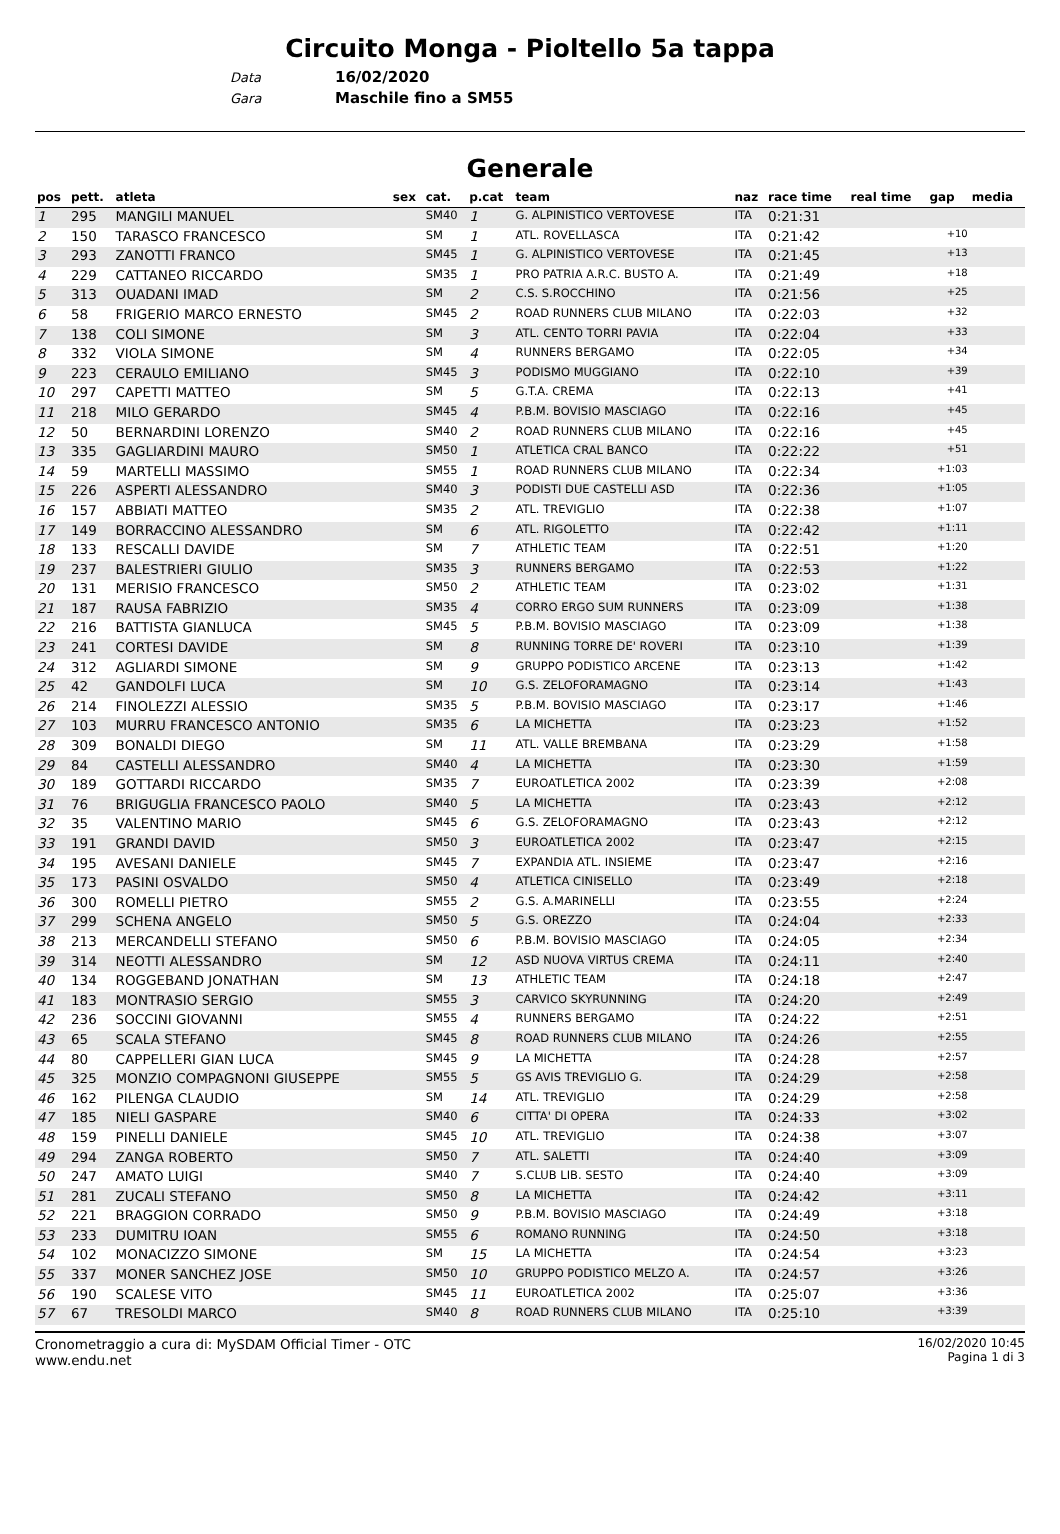Circuito Monga - Pioltello 5a tappa
Data 16/02/2020
Gara Maschile fino a SM55
Generale
| pos | pett. | atleta | sex | cat. | p.cat | team | naz | race time | real time | gap | media |
| --- | --- | --- | --- | --- | --- | --- | --- | --- | --- | --- | --- |
| 1 | 295 | MANGILI MANUEL | | SM40 | 1 | G. ALPINISTICO VERTOVESE | ITA | 0:21:31 | | | |
| 2 | 150 | TARASCO FRANCESCO | | SM | 1 | ATL. ROVELLASCA | ITA | 0:21:42 | | +10 | |
| 3 | 293 | ZANOTTI FRANCO | | SM45 | 1 | G. ALPINISTICO VERTOVESE | ITA | 0:21:45 | | +13 | |
| 4 | 229 | CATTANEO RICCARDO | | SM35 | 1 | PRO PATRIA A.R.C. BUSTO A. | ITA | 0:21:49 | | +18 | |
| 5 | 313 | OUADANI IMAD | | SM | 2 | C.S. S.ROCCHINO | ITA | 0:21:56 | | +25 | |
| 6 | 58 | FRIGERIO MARCO ERNESTO | | SM45 | 2 | ROAD RUNNERS CLUB MILANO | ITA | 0:22:03 | | +32 | |
| 7 | 138 | COLI SIMONE | | SM | 3 | ATL. CENTO TORRI PAVIA | ITA | 0:22:04 | | +33 | |
| 8 | 332 | VIOLA SIMONE | | SM | 4 | RUNNERS BERGAMO | ITA | 0:22:05 | | +34 | |
| 9 | 223 | CERAULO EMILIANO | | SM45 | 3 | PODISMO MUGGIANO | ITA | 0:22:10 | | +39 | |
| 10 | 297 | CAPETTI MATTEO | | SM | 5 | G.T.A. CREMA | ITA | 0:22:13 | | +41 | |
| 11 | 218 | MILO GERARDO | | SM45 | 4 | P.B.M. BOVISIO MASCIAGO | ITA | 0:22:16 | | +45 | |
| 12 | 50 | BERNARDINI LORENZO | | SM40 | 2 | ROAD RUNNERS CLUB MILANO | ITA | 0:22:16 | | +45 | |
| 13 | 335 | GAGLIARDINI MAURO | | SM50 | 1 | ATLETICA CRAL BANCO | ITA | 0:22:22 | | +51 | |
| 14 | 59 | MARTELLI MASSIMO | | SM55 | 1 | ROAD RUNNERS CLUB MILANO | ITA | 0:22:34 | | +1:03 | |
| 15 | 226 | ASPERTI ALESSANDRO | | SM40 | 3 | PODISTI DUE CASTELLI ASD | ITA | 0:22:36 | | +1:05 | |
| 16 | 157 | ABBIATI MATTEO | | SM35 | 2 | ATL. TREVIGLIO | ITA | 0:22:38 | | +1:07 | |
| 17 | 149 | BORRACCINO ALESSANDRO | | SM | 6 | ATL. RIGOLETTO | ITA | 0:22:42 | | +1:11 | |
| 18 | 133 | RESCALLI DAVIDE | | SM | 7 | ATHLETIC TEAM | ITA | 0:22:51 | | +1:20 | |
| 19 | 237 | BALESTRIERI GIULIO | | SM35 | 3 | RUNNERS BERGAMO | ITA | 0:22:53 | | +1:22 | |
| 20 | 131 | MERISIO FRANCESCO | | SM50 | 2 | ATHLETIC TEAM | ITA | 0:23:02 | | +1:31 | |
| 21 | 187 | RAUSA FABRIZIO | | SM35 | 4 | CORRO ERGO SUM RUNNERS | ITA | 0:23:09 | | +1:38 | |
| 22 | 216 | BATTISTA GIANLUCA | | SM45 | 5 | P.B.M. BOVISIO MASCIAGO | ITA | 0:23:09 | | +1:38 | |
| 23 | 241 | CORTESI DAVIDE | | SM | 8 | RUNNING TORRE DE' ROVERI | ITA | 0:23:10 | | +1:39 | |
| 24 | 312 | AGLIARDI SIMONE | | SM | 9 | GRUPPO PODISTICO ARCENE | ITA | 0:23:13 | | +1:42 | |
| 25 | 42 | GANDOLFI LUCA | | SM | 10 | G.S. ZELOFORAMAGNO | ITA | 0:23:14 | | +1:43 | |
| 26 | 214 | FINOLEZZI ALESSIO | | SM35 | 5 | P.B.M. BOVISIO MASCIAGO | ITA | 0:23:17 | | +1:46 | |
| 27 | 103 | MURRU FRANCESCO ANTONIO | | SM35 | 6 | LA MICHETTA | ITA | 0:23:23 | | +1:52 | |
| 28 | 309 | BONALDI DIEGO | | SM | 11 | ATL. VALLE BREMBANA | ITA | 0:23:29 | | +1:58 | |
| 29 | 84 | CASTELLI ALESSANDRO | | SM40 | 4 | LA MICHETTA | ITA | 0:23:30 | | +1:59 | |
| 30 | 189 | GOTTARDI RICCARDO | | SM35 | 7 | EUROATLETICA 2002 | ITA | 0:23:39 | | +2:08 | |
| 31 | 76 | BRIGUGLIA FRANCESCO PAOLO | | SM40 | 5 | LA MICHETTA | ITA | 0:23:43 | | +2:12 | |
| 32 | 35 | VALENTINO MARIO | | SM45 | 6 | G.S. ZELOFORAMAGNO | ITA | 0:23:43 | | +2:12 | |
| 33 | 191 | GRANDI DAVID | | SM50 | 3 | EUROATLETICA 2002 | ITA | 0:23:47 | | +2:15 | |
| 34 | 195 | AVESANI DANIELE | | SM45 | 7 | EXPANDIA ATL. INSIEME | ITA | 0:23:47 | | +2:16 | |
| 35 | 173 | PASINI OSVALDO | | SM50 | 4 | ATLETICA CINISELLO | ITA | 0:23:49 | | +2:18 | |
| 36 | 300 | ROMELLI PIETRO | | SM55 | 2 | G.S. A.MARINELLI | ITA | 0:23:55 | | +2:24 | |
| 37 | 299 | SCHENA ANGELO | | SM50 | 5 | G.S. OREZZO | ITA | 0:24:04 | | +2:33 | |
| 38 | 213 | MERCANDELLI STEFANO | | SM50 | 6 | P.B.M. BOVISIO MASCIAGO | ITA | 0:24:05 | | +2:34 | |
| 39 | 314 | NEOTTI ALESSANDRO | | SM | 12 | ASD NUOVA VIRTUS CREMA | ITA | 0:24:11 | | +2:40 | |
| 40 | 134 | ROGGEBAND JONATHAN | | SM | 13 | ATHLETIC TEAM | ITA | 0:24:18 | | +2:47 | |
| 41 | 183 | MONTRASIO SERGIO | | SM55 | 3 | CARVICO SKYRUNNING | ITA | 0:24:20 | | +2:49 | |
| 42 | 236 | SOCCINI GIOVANNI | | SM55 | 4 | RUNNERS BERGAMO | ITA | 0:24:22 | | +2:51 | |
| 43 | 65 | SCALA STEFANO | | SM45 | 8 | ROAD RUNNERS CLUB MILANO | ITA | 0:24:26 | | +2:55 | |
| 44 | 80 | CAPPELLERI GIAN LUCA | | SM45 | 9 | LA MICHETTA | ITA | 0:24:28 | | +2:57 | |
| 45 | 325 | MONZIO COMPAGNONI GIUSEPPE | | SM55 | 5 | GS AVIS TREVIGLIO G. | ITA | 0:24:29 | | +2:58 | |
| 46 | 162 | PILENGA CLAUDIO | | SM | 14 | ATL. TREVIGLIO | ITA | 0:24:29 | | +2:58 | |
| 47 | 185 | NIELI GASPARE | | SM40 | 6 | CITTA' DI OPERA | ITA | 0:24:33 | | +3:02 | |
| 48 | 159 | PINELLI DANIELE | | SM45 | 10 | ATL. TREVIGLIO | ITA | 0:24:38 | | +3:07 | |
| 49 | 294 | ZANGA ROBERTO | | SM50 | 7 | ATL. SALETTI | ITA | 0:24:40 | | +3:09 | |
| 50 | 247 | AMATO LUIGI | | SM40 | 7 | S.CLUB LIB. SESTO | ITA | 0:24:40 | | +3:09 | |
| 51 | 281 | ZUCALI STEFANO | | SM50 | 8 | LA MICHETTA | ITA | 0:24:42 | | +3:11 | |
| 52 | 221 | BRAGGION CORRADO | | SM50 | 9 | P.B.M. BOVISIO MASCIAGO | ITA | 0:24:49 | | +3:18 | |
| 53 | 233 | DUMITRU IOAN | | SM55 | 6 | ROMANO RUNNING | ITA | 0:24:50 | | +3:18 | |
| 54 | 102 | MONACIZZO SIMONE | | SM | 15 | LA MICHETTA | ITA | 0:24:54 | | +3:23 | |
| 55 | 337 | MONER SANCHEZ JOSE | | SM50 | 10 | GRUPPO PODISTICO MELZO A. | ITA | 0:24:57 | | +3:26 | |
| 56 | 190 | SCALESE VITO | | SM45 | 11 | EUROATLETICA 2002 | ITA | 0:25:07 | | +3:36 | |
| 57 | 67 | TRESOLDI MARCO | | SM40 | 8 | ROAD RUNNERS CLUB MILANO | ITA | 0:25:10 | | +3:39 | |
Cronometraggio a cura di: MySDAM Official Timer - OTC
www.endu.net
16/02/2020 10:45
Pagina 1 di 3